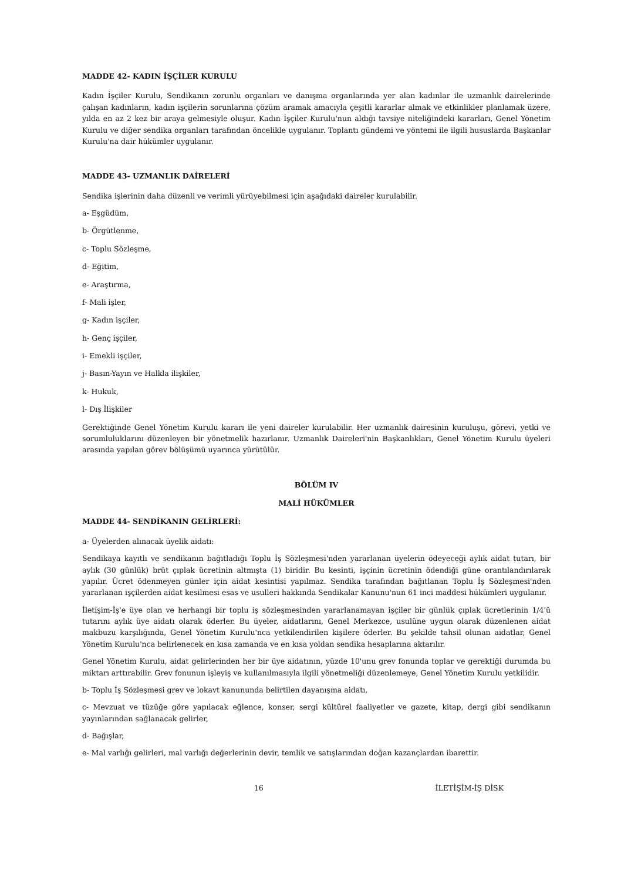MADDE 42- KADIN İŞÇİLER KURULU
Kadın İşçiler Kurulu, Sendikanın zorunlu organları ve danışma organlarında yer alan kadınlar ile uzmanlık dairelerinde çalışan kadınların, kadın işçilerin sorunlarına çözüm aramak amacıyla çeşitli kararlar almak ve etkinlikler planlamak üzere, yılda en az 2 kez bir araya gelmesiyle oluşur. Kadın İşçiler Kurulu'nun aldığı tavsiye niteliğindeki kararları, Genel Yönetim Kurulu ve diğer sendika organları tarafından öncelikle uygulanır. Toplantı gündemi ve yöntemi ile ilgili hususlarda Başkanlar Kurulu'na dair hükümler uygulanır.
MADDE 43- UZMANLIK DAİRELERİ
Sendika işlerinin daha düzenli ve verimli yürüyebilmesi için aşağıdaki daireler kurulabilir.
a- Eşgüdüm,
b- Örgütlenme,
c- Toplu Sözleşme,
d- Eğitim,
e- Araştırma,
f- Mali işler,
g- Kadın işçiler,
h- Genç işçiler,
i- Emekli işçiler,
j- Basın-Yayın ve Halkla ilişkiler,
k- Hukuk,
l- Dış İlişkiler
Gerektiğinde Genel Yönetim Kurulu kararı ile yeni daireler kurulabilir. Her uzmanlık dairesinin kuruluşu, görevi, yetki ve sorumluluklarını düzenleyen bir yönetmelik hazırlanır. Uzmanlık Daireleri'nin Başkanlıkları, Genel Yönetim Kurulu üyeleri arasında yapılan görev bölüşümü uyarınca yürütülür.
BÖLÜM IV
MALİ HÜKÜMLER
MADDE 44- SENDİKANIN GELİRLERİ:
a- Üyelerden alınacak üyelik aidatı:
Sendikaya kayıtlı ve sendikanın bağıtladığı Toplu İş Sözleşmesi'nden yararlanan üyelerin ödeyeceği aylık aidat tutarı, bir aylık (30 günlük) brüt çıplak ücretinin altmışta (1) biridir. Bu kesinti, işçinin ücretinin ödendiği güne orantılandırılarak yapılır. Ücret ödenmeyen günler için aidat kesintisi yapılmaz. Sendika tarafından bağıtlanan Toplu İş Sözleşmesi'nden yararlanan işçilerden aidat kesilmesi esas ve usulleri hakkında Sendikalar Kanunu'nun 61 inci maddesi hükümleri uygulanır.
İletişim-İş'e üye olan ve herhangi bir toplu iş sözleşmesinden yararlanamayan işçiler bir günlük çıplak ücretlerinin 1/4'ü tutarını aylık üye aidatı olarak öderler. Bu üyeler, aidatlarını, Genel Merkezce, usulüne uygun olarak düzenlenen aidat makbuzu karşılığında, Genel Yönetim Kurulu'nca yetkilendirilen kişilere öderler. Bu şekilde tahsil olunan aidatlar, Genel Yönetim Kurulu'nca belirlenecek en kısa zamanda ve en kısa yoldan sendika hesaplarına aktarılır.
Genel Yönetim Kurulu, aidat gelirlerinden her bir üye aidatının, yüzde 10'unu grev fonunda toplar ve gerektiği durumda bu miktarı arttırabilir. Grev fonunun işleyiş ve kullanılmasıyla ilgili yönetmeliği düzenlemeye, Genel Yönetim Kurulu yetkilidir.
b- Toplu İş Sözleşmesi grev ve lokavt kanununda belirtilen dayanışma aidatı,
c- Mevzuat ve tüzüğe göre yapılacak eğlence, konser, sergi kültürel faaliyetler ve gazete, kitap, dergi gibi sendikanın yayınlarından sağlanacak gelirler,
d- Bağışlar,
e- Mal varlığı gelirleri, mal varlığı değerlerinin devir, temlik ve satışlarından doğan kazançlardan ibarettir.
16 İLETİŞİM-İŞ DİSK